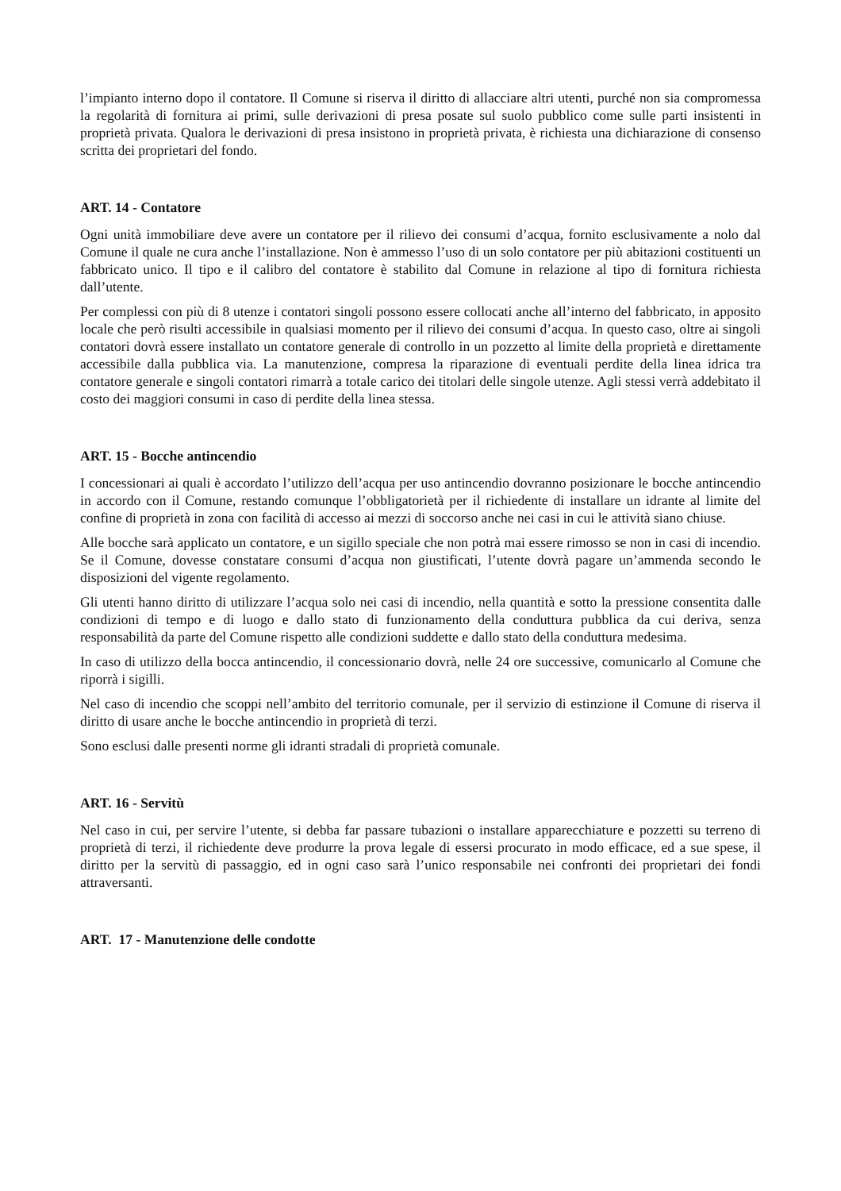l’impianto interno dopo il contatore. Il Comune si riserva il diritto di allacciare altri utenti, purché non sia compromessa la regolarità di fornitura ai primi, sulle derivazioni di presa posate sul suolo pubblico come sulle parti insistenti in proprietà privata. Qualora le derivazioni di presa insistono in proprietà privata, è richiesta una dichiarazione di consenso scritta dei proprietari del fondo.
ART. 14 - Contatore
Ogni unità immobiliare deve avere un contatore per il rilievo dei consumi d’acqua, fornito esclusivamente a nolo dal Comune il quale ne cura anche l’installazione. Non è ammesso l’uso di un solo contatore per più abitazioni costituenti un fabbricato unico. Il tipo e il calibro del contatore è stabilito dal Comune in relazione al tipo di fornitura richiesta dall’utente.
Per complessi con più di 8 utenze i contatori singoli possono essere collocati anche all’interno del fabbricato, in apposito locale che però risulti accessibile in qualsiasi momento per il rilievo dei consumi d’acqua. In questo caso, oltre ai singoli contatori dovrà essere installato un contatore generale di controllo in un pozzetto al limite della proprietà e direttamente accessibile dalla pubblica via. La manutenzione, compresa la riparazione di eventuali perdite della linea idrica tra contatore generale e singoli contatori rimarrà a totale carico dei titolari delle singole utenze. Agli stessi verrà addebitato il costo dei maggiori consumi in caso di perdite della linea stessa.
ART. 15 - Bocche antincendio
I concessionari ai quali è accordato l’utilizzo dell’acqua per uso antincendio dovranno posizionare le bocche antincendio in accordo con il Comune, restando comunque l’obbligatorietà per il richiedente di installare un idrante al limite del confine di proprietà in zona con facilità di accesso ai mezzi di soccorso anche nei casi in cui le attività siano chiuse.
Alle bocche sarà applicato un contatore, e un sigillo speciale che non potrà mai essere rimosso se non in casi di incendio. Se il Comune, dovesse constatare consumi d’acqua non giustificati, l’utente dovrà pagare un’ammenda secondo le disposizioni del vigente regolamento.
Gli utenti hanno diritto di utilizzare l’acqua solo nei casi di incendio, nella quantità e sotto la pressione consentita dalle condizioni di tempo e di luogo e dallo stato di funzionamento della conduttura pubblica da cui deriva, senza responsabilità da parte del Comune rispetto alle condizioni suddette e dallo stato della conduttura medesima.
In caso di utilizzo della bocca antincendio, il concessionario dovrà, nelle 24 ore successive, comunicarlo al Comune che riporrà i sigilli.
Nel caso di incendio che scoppi nell’ambito del territorio comunale, per il servizio di estinzione il Comune di riserva il diritto di usare anche le bocche antincendio in proprietà di terzi.
Sono esclusi dalle presenti norme gli idranti stradali di proprietà comunale.
ART. 16 - Servitù
Nel caso in cui, per servire l’utente, si debba far passare tubazioni o installare apparecchiature e pozzetti su terreno di proprietà di terzi, il richiedente deve produrre la prova legale di essersi procurato in modo efficace, ed a sue spese, il diritto per la servitù di passaggio, ed in ogni caso sarà l’unico responsabile nei confronti dei proprietari dei fondi attraversanti.
ART. 17 - Manutenzione delle condotte